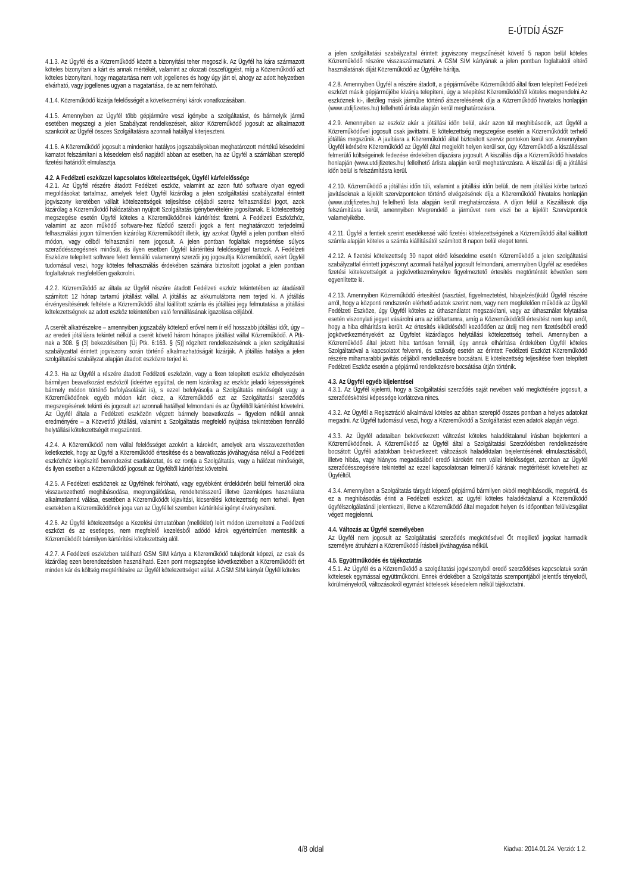E-ÚTDÍJ ÁSZF
4.1.3. Az Ügyfél és a Közreműködő között a bizonyítási teher megoszlik. Az Ügyfél ha kára származott köteles bizonyítani a kárt és annak mértékét, valamint az okozati összefüggést, míg a Közreműködő azt köteles bizonyítani, hogy magatartása nem volt jogellenes és hogy úgy járt el, ahogy az adott helyzetben elvárható, vagy jogellenes ugyan a magatartása, de az nem felróható.
4.1.4. Közreműködő kizárja felelősségét a következményi károk vonatkozásában.
4.1.5. Amennyiben az Ügyfél több gépjárműre veszi igénybe a szolgáltatást, és bármelyik jármű esetében megszegi a jelen Szabályzat rendelkezéseit, akkor Közreműködő jogosult az alkalmazott szankciót az Ügyfél összes Szolgáltatásra azonnali hatállyal kiterjeszteni.
4.1.6. A Közreműködő jogosult a mindenkor hatályos jogszabályokban meghatározott mértékű késedelmi kamatot felszámítani a késedelem első napjától abban az esetben, ha az Ügyfél a számlában szereplő fizetési határidőt elmulasztja.
4.2. A Fedélzeti eszközzel kapcsolatos kötelezettségek, Ügyfél kárfelelőssége
4.2.1. Az Ügyfél részére átadott Fedélzeti eszköz, valamint az azon futó software olyan egyedi megoldásokat tartalmaz, amelyek felett Ügyfél kizárólag a jelen szolgáltatási szabályzattal érintett jogviszony keretében vállalt kötelezettségek teljesítése céljából szerez felhasználási jogot, azok kizárólag a Közreműködő hálózatában nyújtott Szolgáltatás igénybevételére jogosítanak. E kötelezettség megszegése esetén Ügyfél köteles a Közreműködőnek kártérítést fizetni. A Fedélzeti Eszközhöz, valamint az azon működő software-hez fűződő szerzői jogok a fent meghatározott terjedelmű felhasználási jogon túlmenően kizárólag Közreműködőt illetik, így azokat Ügyfél a jelen pontban eltérő módon, vagy célból felhasználni nem jogosult. A jelen pontban foglaltak megsértése súlyos szerződésszegésnek minősül, és ilyen esetben Ügyfél kártérítési felelősséggel tartozik. A Fedélzeti Eszközre telepített software felett fennálló valamennyi szerzői jog jogosultja Közreműködő, ezért Ügyfél tudomásul veszi, hogy köteles felhasználás érdekében számára biztosított jogokat a jelen pontban foglaltaknak megfelelően gyakorolni.
4.2.2. Közreműködő az általa az Ügyfél részére átadott Fedélzeti eszköz tekintetében az átadástól számított 12 hónap tartamú jótállást vállal. A jótállás az akkumulátorra nem terjed ki. A jótállás érvényesítésének feltétele a Közreműködő által kiállított számla és jótállási jegy felmutatása a jótállási kötelezettségnek az adott eszköz tekintetében való fennállásának igazolása céljából.
A cserélt alkatrészekre – amennyiben jogszabály kötelező erővel nem ír elő hosszabb jótállási időt, úgy – az eredeti jótállásra tekintet nélkül a cserét követő három hónapos jótállást vállal Közreműködő. A Ptk-nak a 308. § (3) bekezdésében [Új Ptk. 6:163. § (5)] rögzített rendelkezésének a jelen szolgáltatási szabályzattal érintett jogviszony során történő alkalmazhatóságát kizárják. A jótállás hatálya a jelen szolgáltatási szabályzat alapján átadott eszközre terjed ki.
4.2.3. Ha az Ügyfél a részére átadott Fedélzeti eszközön, vagy a fixen telepített eszköz elhelyezésén bármilyen beavatkozást eszközöl (ideértve egyúttal, de nem kizárólag az eszköz jeladó képességének bármely módon történő befolyásolását is), s ezzel befolyásolja a Szolgáltatás minőségét vagy a Közreműködőnek egyéb módon kárt okoz, a Közreműködő ezt az Szolgáltatási szerződés megszegésének tekinti és jogosult azt azonnali hatállyal felmondani és az Ügyféltől kártérítést követelni. Az Ügyfél általa a Fedélzeti eszközön végzett bármely beavatkozás – figyelem nélkül annak eredményére – a Közvetítő jótállási, valamint a Szolgáltatás megfelelő nyújtása tekintetében fennálló helytállási kötelezettségét megszünteti.
4.2.4. A Közreműködő nem vállal felelősséget azokért a károkért, amelyek arra visszavezethetően keletkeztek, hogy az Ügyfél a Közreműködő értesítése és a beavatkozás jóváhagyása nélkül a Fedélzeti eszközhöz kiegészítő berendezést csatlakoztat, és ez rontja a Szolgáltatás, vagy a hálózat minőségét, és ilyen esetben a Közreműködő jogosult az Ügyféltől kártérítést követelni.
4.2.5. A Fedélzeti eszköznek az Ügyfélnek felróható, vagy egyébként érdekkörén belül felmerülő okra visszavezethető meghibásodása, megrongálódása, rendeltetésszerű illetve üzemképes használatra alkalmatlanná válása, esetében a Közreműködőt kijavítási, kicserélési kötelezettség nem terheli. Ilyen esetekben a Közreműködőnek joga van az Ügyféllel szemben kártérítési igényt érvényesíteni.
4.2.6. Az Ügyfél kötelezettsége a Kezelési útmutatóban (melléklet) leírt módon üzemeltetni a Fedélzeti eszközt és az esetleges, nem megfelelő kezelésből adódó károk egyértelműen mentesítik a Közreműködőt bármilyen kártérítési kötelezettség alól.
4.2.7. A Fedélzeti eszközben található GSM SIM kártya a Közreműködő tulajdonát képezi, az csak és kizárólag ezen berendezésben használható. Ezen pont megszegése következtében a Közreműködőt ért minden kár és költség megtérítésére az Ügyfél kötelezettséget vállal. A GSM SIM kártyát Ügyfél köteles
a jelen szolgáltatási szabályzattal érintett jogviszony megszűnését követő 5 napon belül köteles Közreműködő részére visszaszármaztatni. A GSM SIM kártyának a jelen pontban foglaltaktól eltérő használatának díját Közreműködő az Ügyfélre hárítja.
4.2.8. Amennyiben Ügyfél a részére átadott, a gépjárművébe Közreműködő által fixen telepített Fedélzeti eszközt másik gépjárműjébe kívánja telepíteni, úgy a telepítést Közreműködőtől köteles megrendelni.Az eszköznek ki-, illetőleg másik járműbe történő átszerelésének díja a Közreműködő hivatalos honlapján (www.utdijfizetes.hu) fellelhető árlista alapján kerül meghatározásra.
4.2.9. Amennyiben az eszköz akár a jótállási időn belül, akár azon túl meghibásodik, azt Ügyfél a Közreműködővel jogosult csak javíttatni. E kötelezettség megszegése esetén a Közreműködőt terhelő jótállás megszűnik. A javításra a Közreműködő által biztosított szerviz pontokon kerül sor. Amennyiben Ügyfél kérésére Közreműködő az Ügyfél által megjelölt helyen kerül sor, úgy Közreműködő a kiszállással felmerülő költségeinek fedezése érdekében díjazásra jogosult. A kiszállás díja a Közreműködő hivatalos honlapján (www.utdijfizetes.hu) fellelhető árlista alapján kerül meghatározásra. A kiszállási díj a jótállási időn belül is felszámításra kerül.
4.2.10. Közreműködő a jótállási időn túli, valamint a jótállási időn belüli, de nem jótállási körbe tartozó javításoknak a kijelölt szervizpontokon történő elvégzésének díja a Közreműködő hivatalos honlapján (www.utdijfizetes.hu) fellelhető lista alapján kerül meghatározásra. A díjon felül a Kiszállások díja felszámításra kerül, amennyiben Megrendelő a járművet nem viszi be a kijelölt Szervizpontok valamelyikébe.
4.2.11. Ügyfél a fentiek szerint esedékessé váló fizetési kötelezettségének a Közreműködő által kiállított számla alapján köteles a számla kiállításától számított 8 napon belül eleget tenni.
4.2.12. A fizetési kötelezettség 30 napot elérő késedelme esetén Közreműködő a jelen szolgáltatási szabályzattal érintett jogviszonyt azonnali hatállyal jogosult felmondani, amennyiben Ügyfél az esedékes fizetési kötelezettségét a jogkövetkezményekre figyelmeztető értesítés megtörténtét követően sem egyenlítette ki.
4.2.13. Amennyiben Közreműködő értesítést (riasztást, figyelmeztetést, hibajelzést)küld Ügyfél részére arról, hogy a központi rendszerén elérhető adatok szerint nem, vagy nem megfelelően működik az Ügyfél Fedélzeti Eszköze, úgy Ügyfél köteles az úthasználatot megszakítani, vagy az úthasználat folytatása esetén viszonylati jegyet vásárolni arra az időtartamra, amíg a Közreműködőtől értesítést nem kap arról, hogy a hiba elhárításra került. Az értesítés kiküldésétől kezdődően az útdíj meg nem fizetéséből eredő jogkövetkezményekért az Ügyfelet kizárólagos helytállási kötelezettség terheli. Amennyiben a Közreműködő által jelzett hiba tartósan fennáll, úgy annak elhárítása érdekében Ügyfél köteles Szolgáltatóval a kapcsolatot felvenni, és szükség esetén az érintett Fedélzeti Eszközt Közreműködő részére mihamarabbi javítás céljából rendelkezésre bocsátani. E kötelezettség teljesítése fixen telepített Fedélzeti Eszköz esetén a gépjármű rendelkezésre bocsátása útján történik.
4.3. Az Ügyfél egyéb kijelentései
4.3.1. Az Ügyfél kijelenti, hogy a Szolgáltatási szerződés saját nevében való megkötésére jogosult, a szerződéskötési képessége korlátozva nincs.
4.3.2. Az Ügyfél a Regisztráció alkalmával köteles az abban szereplő összes pontban a helyes adatokat megadni. Az Ügyfél tudomásul veszi, hogy a Közreműködő a Szolgáltatást ezen adatok alapján végzi.
4.3.3. Az Ügyfél adataiban bekövetkezett változást köteles haladéktalanul írásban bejelenteni a Közreműködőnek. A Közreműködő az Ügyfél által a Szolgáltatási Szerződésben rendelkezésére bocsátott Ügyféli adatokban bekövetkezett változások haladéktalan bejelentésének elmulasztásából, illetve hibás, vagy hiányos megadásából eredő károkért nem vállal felelősséget, azonban az Ügyfél szerződésszegésére tekintettel az ezzel kapcsolatosan felmerülő kárának megtérítését követelheti az Ügyféltől.
4.3.4. Amennyiben a Szolgáltatás tárgyát képező gépjármű bármilyen okból meghibásodik, megsérül, és ez a meghibásodás érinti a Fedélzeti eszközt, az ügyfél köteles haladéktalanul a Közreműködő ügyfélszolgálatánál jelentkezni, illetve a Közreműködő által megadott helyen és időpontban felülvizsgálat végett megjelenni.
4.4. Változás az Ügyfél személyében
Az Ügyfél nem jogosult az Szolgáltatási szerződés megkötésével Őt megillető jogokat harmadik személyre átruházni a Közreműködő írásbeli jóváhagyása nélkül.
4.5. Együttműködés és tájékoztatás
4.5.1. Az Ügyfél és a Közreműködő a szolgáltatási jogviszonyból eredő szerződéses kapcsolatuk során kötelesek egymással együttműködni. Ennek érdekében a Szolgáltatás szempontjából jelentős tényekről, körülményekről, változásokról egymást kötelesek késedelem nélkül tájékoztatni.
4/8 oldal Kiadva: 2014.01.24. Verzió: 1.2.